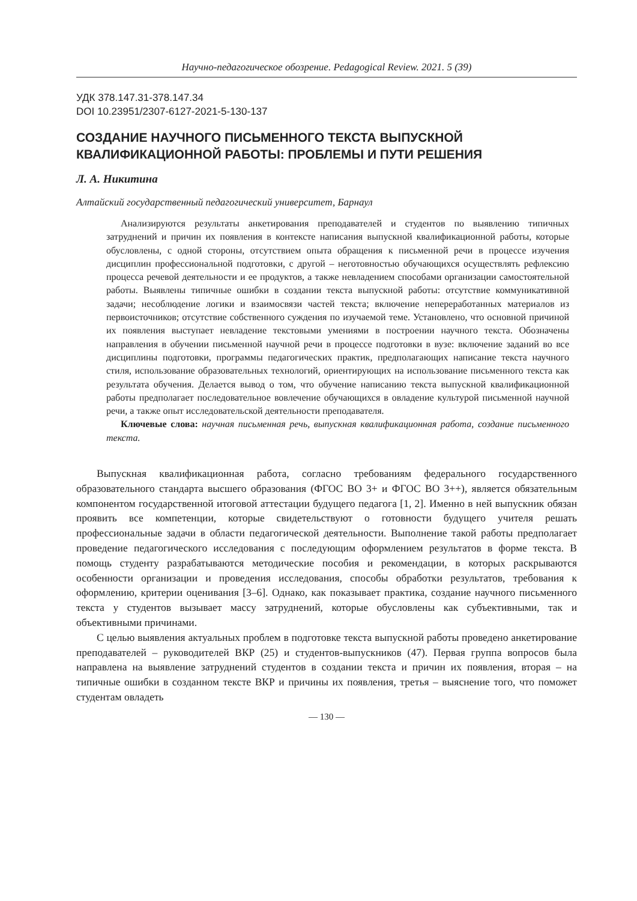Научно-педагогическое обозрение. Pedagogical Review. 2021. 5 (39)
УДК 378.147.31-378.147.34
DOI 10.23951/2307-6127-2021-5-130-137
СОЗДАНИЕ НАУЧНОГО ПИСЬМЕННОГО ТЕКСТА ВЫПУСКНОЙ КВАЛИФИКАЦИОННОЙ РАБОТЫ: ПРОБЛЕМЫ И ПУТИ РЕШЕНИЯ
Л. А. Никитина
Алтайский государственный педагогический университет, Барнаул
Анализируются результаты анкетирования преподавателей и студентов по выявлению типичных затруднений и причин их появления в контексте написания выпускной квалификационной работы, которые обусловлены, с одной стороны, отсутствием опыта обращения к письменной речи в процессе изучения дисциплин профессиональной подготовки, с другой – неготовностью обучающихся осуществлять рефлексию процесса речевой деятельности и ее продуктов, а также невладением способами организации самостоятельной работы. Выявлены типичные ошибки в создании текста выпускной работы: отсутствие коммуникативной задачи; несоблюдение логики и взаимосвязи частей текста; включение непереработанных материалов из первоисточников; отсутствие собственного суждения по изучаемой теме. Установлено, что основной причиной их появления выступает невладение текстовыми умениями в построении научного текста. Обозначены направления в обучении письменной научной речи в процессе подготовки в вузе: включение заданий во все дисциплины подготовки, программы педагогических практик, предполагающих написание текста научного стиля, использование образовательных технологий, ориентирующих на использование письменного текста как результата обучения. Делается вывод о том, что обучение написанию текста выпускной квалификационной работы предполагает последовательное вовлечение обучающихся в овладение культурой письменной научной речи, а также опыт исследовательской деятельности преподавателя.
Ключевые слова: научная письменная речь, выпускная квалификационная работа, создание письменного текста.
Выпускная квалификационная работа, согласно требованиям федерального государственного образовательного стандарта высшего образования (ФГОС ВО 3+ и ФГОС ВО 3++), является обязательным компонентом государственной итоговой аттестации будущего педагога [1, 2]. Именно в ней выпускник обязан проявить все компетенции, которые свидетельствуют о готовности будущего учителя решать профессиональные задачи в области педагогической деятельности. Выполнение такой работы предполагает проведение педагогического исследования с последующим оформлением результатов в форме текста. В помощь студенту разрабатываются методические пособия и рекомендации, в которых раскрываются особенности организации и проведения исследования, способы обработки результатов, требования к оформлению, критерии оценивания [3–6]. Однако, как показывает практика, создание научного письменного текста у студентов вызывает массу затруднений, которые обусловлены как субъективными, так и объективными причинами.
С целью выявления актуальных проблем в подготовке текста выпускной работы проведено анкетирование преподавателей – руководителей ВКР (25) и студентов-выпускников (47). Первая группа вопросов была направлена на выявление затруднений студентов в создании текста и причин их появления, вторая – на типичные ошибки в созданном тексте ВКР и причины их появления, третья – выяснение того, что поможет студентам овладеть
— 130 —